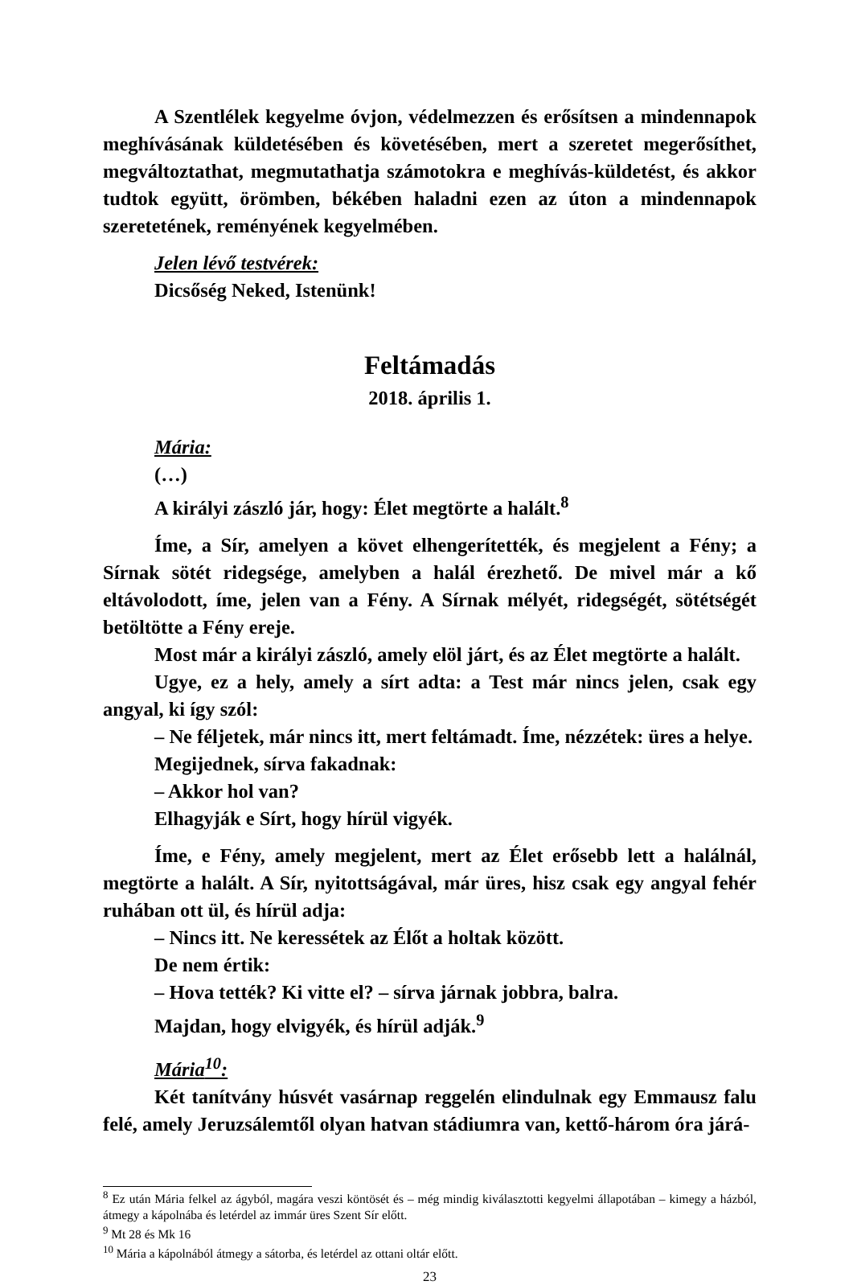A Szentlélek kegyelme óvjon, védelmezzen és erősítsen a mindennapok meghívásának küldetésében és követésében, mert a szeretet megerősíthet, megváltoztathat, megmutathatja számotokra e meghívás-küldetést, és akkor tudtok együtt, örömben, békében haladni ezen az úton a mindennapok szeretetének, reményének kegyelmében.
Jelen lévő testvérek:
Dicsőség Neked, Istenünk!
Feltámadás
2018. április 1.
Mária:
(…)
A királyi zászló jár, hogy: Élet megtörte a halált.<sup>8</sup>
Íme, a Sír, amelyen a követ elhengerítették, és megjelent a Fény; a Sírnak sötét ridegsége, amelyben a halál érezhető. De mivel már a kő eltávolodott, íme, jelen van a Fény. A Sírnak mélyét, ridegségét, sötétségét betöltötte a Fény ereje.
Most már a királyi zászló, amely elöl járt, és az Élet megtörte a halált.
Ugye, ez a hely, amely a sírt adta: a Test már nincs jelen, csak egy angyal, ki így szól:
– Ne féljetek, már nincs itt, mert feltámadt. Íme, nézzétek: üres a helye.
Megijednek, sírva fakadnak:
– Akkor hol van?
Elhagyják e Sírt, hogy hírül vigyék.
Íme, e Fény, amely megjelent, mert az Élet erősebb lett a halálnál, megtörte a halált. A Sír, nyitottságával, már üres, hisz csak egy angyal fehér ruhában ott ül, és hírül adja:
– Nincs itt. Ne keressétek az Élőt a holtak között.
De nem értik:
– Hova tették? Ki vitte el? – sírva járnak jobbra, balra.
Majdan, hogy elvigyék, és hírül adják.<sup>9</sup>
Mária<sup>10</sup>:
Két tanítvány húsvét vasárnap reggelén elindulnak egy Emmausz falu felé, amely Jeruzsálemtől olyan hatvan stádiumra van, kettő-három óra járá-
<sup>8</sup> Ez után Mária felkel az ágyból, magára veszi köntösét és – még mindig kiválasztotti kegyelmi állapotában – kimegy a házból, átmegy a kápolnába és letérdel az immár üres Szent Sír előtt.
<sup>9</sup> Mt 28 és Mk 16
<sup>10</sup> Mária a kápolnából átmegy a sátorba, és letérdel az ottani oltár előtt.
23